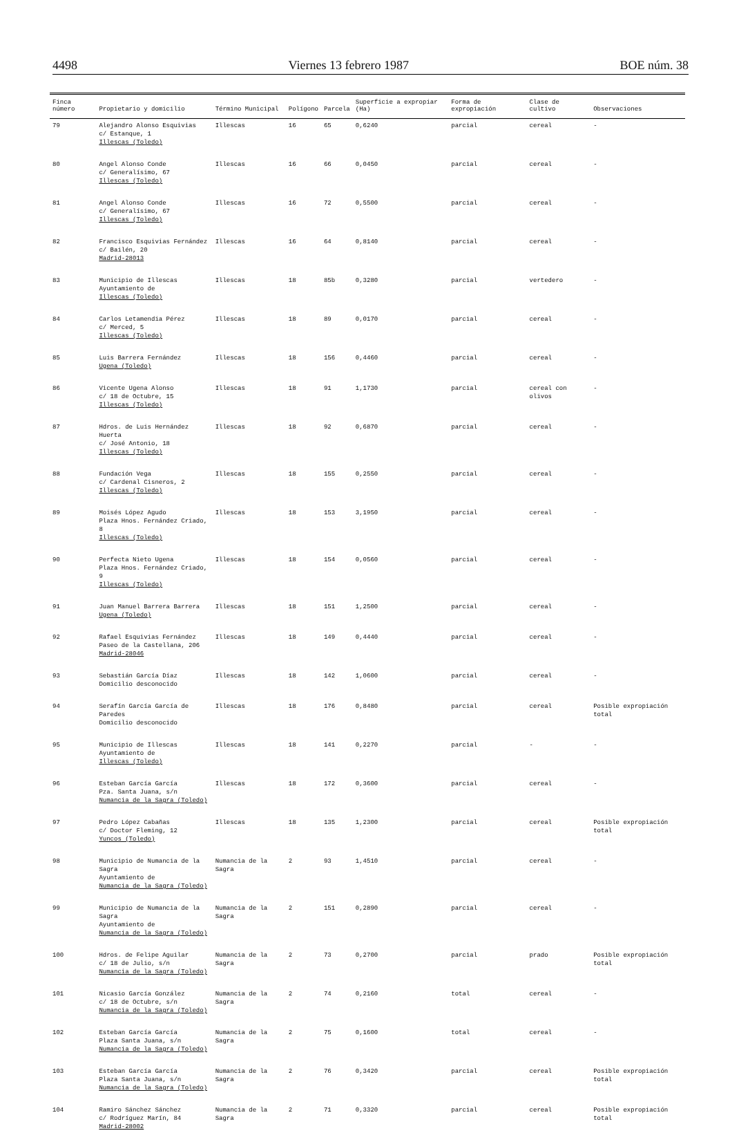4498 Viernes 13 febrero 1987 BOE núm. 38
| Finca número | Propietario y domicilio | Término Municipal | Polígono | Parcela | Superficie a expropiar (Ha) | Forma de expropiación | Clase de cultivo | Observaciones |
| --- | --- | --- | --- | --- | --- | --- | --- | --- |
| 79 | Alejandro Alonso Esquivias c/ Estanque, 1 Illescas (Toledo) | Illescas | 16 | 65 | 0,6240 | parcial | cereal | - |
| 80 | Angel Alonso Conde c/ Generalísimo, 67 Illescas (Toledo) | Illescas | 16 | 66 | 0,0450 | parcial | cereal | - |
| 81 | Angel Alonso Conde c/ Generalísimo, 67 Illescas (Toledo) | Illescas | 16 | 72 | 0,5500 | parcial | cereal | - |
| 82 | Francisco Esquivias Fernández c/ Bailén, 20 Madrid-28013 | Illescas | 16 | 64 | 0,8140 | parcial | cereal | - |
| 83 | Municipio de Illescas Ayuntamiento de Illescas (Toledo) | Illescas | 18 | 85b | 0,3280 | parcial | vertedero | - |
| 84 | Carlos Letamendia Pérez c/ Merced, 5 Illescas (Toledo) | Illescas | 18 | 89 | 0,0170 | parcial | cereal | - |
| 85 | Luis Barrera Fernández Ugena (Toledo) | Illescas | 18 | 156 | 0,4460 | parcial | cereal | - |
| 86 | Vicente Ugena Alonso c/ 18 de Octubre, 15 Illescas (Toledo) | Illescas | 18 | 91 | 1,1730 | parcial | cereal con olivos | - |
| 87 | Hdros. de Luis Hernández Huerta c/ José Antonio, 18 Illescas (Toledo) | Illescas | 18 | 92 | 0,6870 | parcial | cereal | - |
| 88 | Fundación Vega c/ Cardenal Cisneros, 2 Illescas (Toledo) | Illescas | 18 | 155 | 0,2550 | parcial | cereal | - |
| 89 | Moisés López Agudo Plaza Hnos. Fernández Criado, 8 Illescas (Toledo) | Illescas | 18 | 153 | 3,1950 | parcial | cereal | - |
| 90 | Perfecta Nieto Ugena Plaza Hnos. Fernández Criado, 9 Illescas (Toledo) | Illescas | 18 | 154 | 0,0560 | parcial | cereal | - |
| 91 | Juan Manuel Barrera Barrera Ugena (Toledo) | Illescas | 18 | 151 | 1,2500 | parcial | cereal | - |
| 92 | Rafael Esquivias Fernández Paseo de la Castellana, 206 Madrid-28046 | Illescas | 18 | 149 | 0,4440 | parcial | cereal | - |
| 93 | Sebastián García Díaz Domicilio desconocido | Illescas | 18 | 142 | 1,0600 | parcial | cereal | - |
| 94 | Serafín García García de Paredes Domicilio desconocido | Illescas | 18 | 176 | 0,8480 | parcial | cereal | Posible expropiación total |
| 95 | Municipio de Illescas Ayuntamiento de Illescas (Toledo) | Illescas | 18 | 141 | 0,2270 | parcial | - | - |
| 96 | Esteban García García Pza. Santa Juana, s/n Numancia de la Sagra (Toledo) | Illescas | 18 | 172 | 0,3600 | parcial | cereal | - |
| 97 | Pedro López Cabañas c/ Doctor Fleming, 12 Yuncos (Toledo) | Illescas | 18 | 135 | 1,2300 | parcial | cereal | Posible expropiación total |
| 98 | Municipio de Numancia de la Sagra Ayuntamiento de Numancia de la Sagra (Toledo) | Numancia de la Sagra | 2 | 93 | 1,4510 | parcial | cereal | - |
| 99 | Municipio de Numancia de la Sagra Ayuntamiento de Numancia de la Sagra (Toledo) | Numancia de la Sagra | 2 | 151 | 0,2890 | parcial | cereal | - |
| 100 | Hdros. de Felipe Aguilar c/ 18 de Julio, s/n Numancia de la Sagra (Toledo) | Numancia de la Sagra | 2 | 73 | 0,2700 | parcial | prado | Posible expropiación total |
| 101 | Nicasio García González c/ 18 de Octubre, s/n Numancia de la Sagra (Toledo) | Numancia de la Sagra | 2 | 74 | 0,2160 | total | cereal | - |
| 102 | Esteban García García Plaza Santa Juana, s/n Numancia de la Sagra (Toledo) | Numancia de la Sagra | 2 | 75 | 0,1600 | total | cereal | - |
| 103 | Esteban García García Plaza Santa Juana, s/n Numancia de la Sagra (Toledo) | Numancia de la Sagra | 2 | 76 | 0,3420 | parcial | cereal | Posible expropiación total |
| 104 | Ramiro Sánchez Sánchez c/ Rodríguez Marín, 84 Madrid-28002 | Numancia de la Sagra | 2 | 71 | 0,3320 | parcial | cereal | Posible expropiación total |